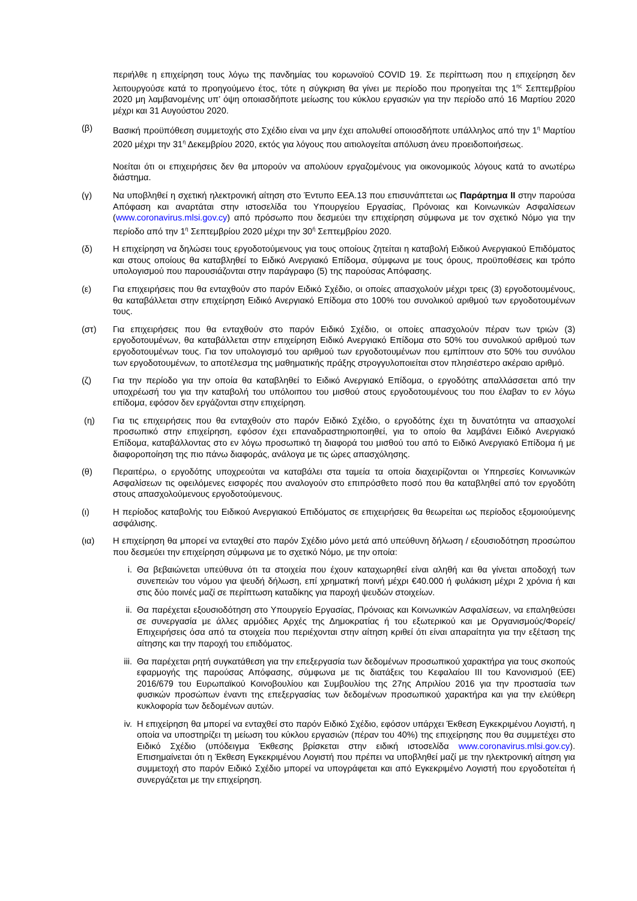περιήλθε η επιχείρηση τους λόγω της πανδημίας του κορωνοϊού COVID 19. Σε περίπτωση που η επιχείρηση δεν λειτουργούσε κατά το προηγούμενο έτος, τότε η σύγκριση θα γίνει με περίοδο που προηγείται της 1<sup>ης</sup> Σεπτεμβρίου 2020 μη λαμβανομένης υπ’ όψη οποιασδήποτε μείωσης του κύκλου εργασιών για την περίοδο από 16 Μαρτίου 2020 μέχρι και 31 Αυγούστου 2020.
(β) Βασική προϋπόθεση συμμετοχής στο Σχέδιο είναι να μην έχει απολυθεί οποιοσδήποτε υπάλληλος από την 1<sup>η</sup> Μαρτίου 2020 μέχρι την 31<sup>η</sup> Δεκεμβρίου 2020, εκτός για λόγους που αιτιολογείται απόλυση άνευ προειδοποιήσεως.
Νοείται ότι οι επιχειρήσεις δεν θα μπορούν να απολύουν εργαζομένους για οικονομικούς λόγους κατά το ανωτέρω διάστημα.
(γ) Να υποβληθεί η σχετική ηλεκτρονική αίτηση στο Έντυπο ΕΕΑ.13 που επισυνάπτεται ως Παράρτημα ΙΙ στην παρούσα Απόφαση και αναρτάται στην ιστοσελίδα του Υπουργείου Εργασίας, Πρόνοιας και Κοινωνικών Ασφαλίσεων (www.coronavirus.mlsi.gov.cy) από πρόσωπο που δεσμεύει την επιχείρηση σύμφωνα με τον σχετικό Νόμο για την περίοδο από την 1<sup>η</sup> Σεπτεμβρίου 2020 μέχρι την 30<sup>ή</sup> Σεπτεμβρίου 2020.
(δ) Η επιχείρηση να δηλώσει τους εργοδοτούμενους για τους οποίους ζητείται η καταβολή Ειδικού Ανεργιακού Επιδόματος και στους οποίους θα καταβληθεί το Ειδικό Ανεργιακό Επίδομα, σύμφωνα με τους όρους, προϋποθέσεις και τρόπο υπολογισμού που παρουσιάζονται στην παράγραφο (5) της παρούσας Απόφασης.
(ε) Για επιχειρήσεις που θα ενταχθούν στο παρόν Ειδικό Σχέδιο, οι οποίες απασχολούν μέχρι τρεις (3) εργοδοτουμένους, θα καταβάλλεται στην επιχείρηση Ειδικό Ανεργιακό Επίδομα στο 100% του συνολικού αριθμού των εργοδοτουμένων τους.
(στ) Για επιχειρήσεις που θα ενταχθούν στο παρόν Ειδικό Σχέδιο, οι οποίες απασχολούν πέραν των τριών (3) εργοδοτουμένων, θα καταβάλλεται στην επιχείρηση Ειδικό Ανεργιακό Επίδομα στο 50% του συνολικού αριθμού των εργοδοτουμένων τους. Για τον υπολογισμό του αριθμού των εργοδοτουμένων που εμπίπτουν στο 50% του συνόλου των εργοδοτουμένων, το αποτέλεσμα της μαθηματικής πράξης στρογγυλοποιείται στον πλησιέστερο ακέραιο αριθμό.
(ζ) Για την περίοδο για την οποία θα καταβληθεί το Ειδικό Ανεργιακό Επίδομα, ο εργοδότης απαλλάσσεται από την υποχρέωσή του για την καταβολή του υπόλοιπου του μισθού στους εργοδοτουμένους του που έλαβαν το εν λόγω επίδομα, εφόσον δεν εργάζονται στην επιχείρηση.
(η) Για τις επιχειρήσεις που θα ενταχθούν στο παρόν Ειδικό Σχέδιο, ο εργοδότης έχει τη δυνατότητα να απασχολεί προσωπικό στην επιχείρηση, εφόσον έχει επαναδραστηριοποιηθεί, για το οποίο θα λαμβάνει Ειδικό Ανεργιακό Επίδομα, καταβάλλοντας στο εν λόγω προσωπικό τη διαφορά του μισθού του από το Ειδικό Ανεργιακό Επίδομα ή με διαφοροποίηση της πιο πάνω διαφοράς, ανάλογα με τις ώρες απασχόλησης.
(θ) Περαιτέρω, ο εργοδότης υποχρεούται να καταβάλει στα ταμεία τα οποία διαχειρίζονται οι Υπηρεσίες Κοινωνικών Ασφαλίσεων τις οφειλόμενες εισφορές που αναλογούν στο επιπρόσθετο ποσό που θα καταβληθεί από τον εργοδότη στους απασχολούμενους εργοδοτούμενους.
(ι) Η περίοδος καταβολής του Ειδικού Ανεργιακού Επιδόματος σε επιχειρήσεις θα θεωρείται ως περίοδος εξομοιούμενης ασφάλισης.
(ια) Η επιχείρηση θα μπορεί να ενταχθεί στο παρόν Σχέδιο μόνο μετά από υπεύθυνη δήλωση / εξουσιοδότηση προσώπου που δεσμεύει την επιχείρηση σύμφωνα με το σχετικό Νόμο, με την οποία:
i. Θα βεβαιώνεται υπεύθυνα ότι τα στοιχεία που έχουν καταχωρηθεί είναι αληθή και θα γίνεται αποδοχή των συνεπειών του νόμου για ψευδή δήλωση, επί χρηματική ποινή μέχρι €40.000 ή φυλάκιση μέχρι 2 χρόνια ή και στις δύο ποινές μαζί σε περίπτωση καταδίκης για παροχή ψευδών στοιχείων.
ii. Θα παρέχεται εξουσιοδότηση στο Υπουργείο Εργασίας, Πρόνοιας και Κοινωνικών Ασφαλίσεων, να επαληθεύσει σε συνεργασία με άλλες αρμόδιες Αρχές της Δημοκρατίας ή του εξωτερικού και με Οργανισμούς/Φορείς/Επιχειρήσεις όσα από τα στοιχεία που περιέχονται στην αίτηση κριθεί ότι είναι απαραίτητα για την εξέταση της αίτησης και την παροχή του επιδόματος.
iii. Θα παρέχεται ρητή συγκατάθεση για την επεξεργασία των δεδομένων προσωπικού χαρακτήρα για τους σκοπούς εφαρμογής της παρούσας Απόφασης, σύμφωνα με τις διατάξεις του Κεφαλαίου ΙΙΙ του Κανονισμού (ΕΕ) 2016/679 του Ευρωπαϊκού Κοινοβουλίου και Συμβουλίου της 27ης Απριλίου 2016 για την προστασία των φυσικών προσώπων έναντι της επεξεργασίας των δεδομένων προσωπικού χαρακτήρα και για την ελεύθερη κυκλοφορία των δεδομένων αυτών.
iv. Η επιχείρηση θα μπορεί να ενταχθεί στο παρόν Ειδικό Σχέδιο, εφόσον υπάρχει Έκθεση Εγκεκριμένου Λογιστή, η οποία να υποστηρίζει τη μείωση του κύκλου εργασιών (πέραν του 40%) της επιχείρησης που θα συμμετέχει στο Ειδικό Σχέδιο (υπόδειγμα Έκθεσης βρίσκεται στην ειδική ιστοσελίδα www.coronavirus.mlsi.gov.cy). Επισημαίνεται ότι η Έκθεση Εγκεκριμένου Λογιστή που πρέπει να υποβληθεί μαζί με την ηλεκτρονική αίτηση για συμμετοχή στο παρόν Ειδικό Σχέδιο μπορεί να υπογράφεται και από Εγκεκριμένο Λογιστή που εργοδοτείται ή συνεργάζεται με την επιχείρηση.